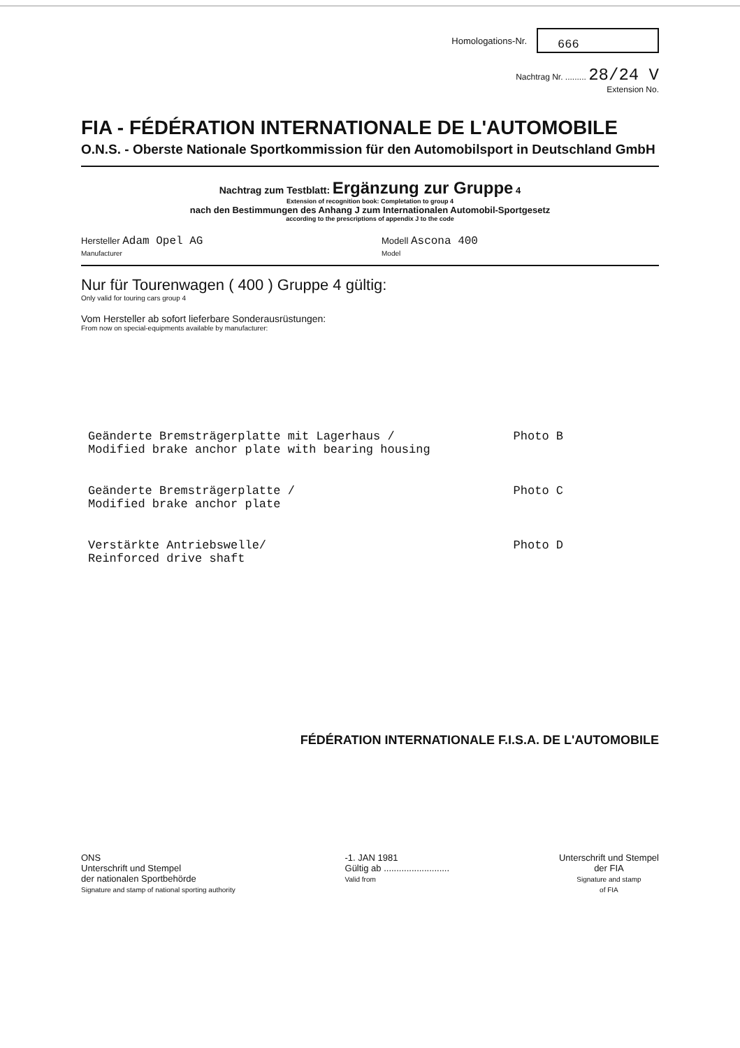Homologations-Nr.
666
Nachtrag Nr. ......... 28/24 V
Extension No.
FIA - FÉDÉRATION INTERNATIONALE DE L'AUTOMOBILE
O.N.S. - Oberste Nationale Sportkommission für den Automobilsport in Deutschland GmbH
Nachtrag zum Testblatt: Ergänzung zur Gruppe 4
Extension of recognition book: Completation to group 4
nach den Bestimmungen des Anhang J zum Internationalen Automobil-Sportgesetz
according to the prescriptions of appendix J to the code
Hersteller Adam Opel AG
Manufacturer
Modell Ascona 400
Model
Nur für Tourenwagen ( 400 ) Gruppe 4 gültig:
Only valid for touring cars group 4
Vom Hersteller ab sofort lieferbare Sonderausrüstungen:
From now on special-equipments available by manufacturer:
Geänderte Bremsträgerplatte mit Lagerhaus /
Modified brake anchor plate with bearing housing
Photo B
Geänderte Bremsträgerplatte /
Modified brake anchor plate
Photo C
Verstärkte Antriebswelle/
Reinforced drive shaft
Photo D
FÉDÉRATION INTERNATIONALE F.I.S.A. DE L'AUTOMOBILE
ONS
Unterschrift und Stempel
der nationalen Sportbehörde
Signature and stamp of national sporting authority
-1. JAN 1981
Gültig ab ..........................
Valid from
Unterschrift und Stempel
der FIA
Signature and stamp
of FIA